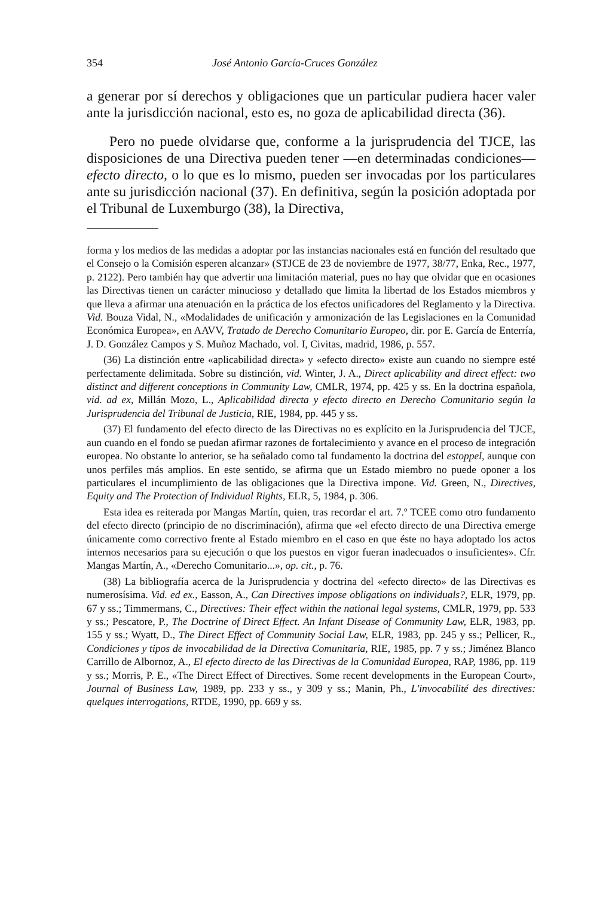354 José Antonio García-Cruces González
a generar por sí derechos y obligaciones que un particular pudiera hacer valer ante la jurisdicción nacional, esto es, no goza de aplicabilidad directa (36).
Pero no puede olvidarse que, conforme a la jurisprudencia del TJCE, las disposiciones de una Directiva pueden tener —en determinadas condiciones— efecto directo, o lo que es lo mismo, pueden ser invocadas por los particulares ante su jurisdicción nacional (37). En definitiva, según la posición adoptada por el Tribunal de Luxemburgo (38), la Directiva,
forma y los medios de las medidas a adoptar por las instancias nacionales está en función del resultado que el Consejo o la Comisión esperen alcanzar» (STJCE de 23 de noviembre de 1977, 38/77, Enka, Rec., 1977, p. 2122). Pero también hay que advertir una limitación material, pues no hay que olvidar que en ocasiones las Directivas tienen un carácter minucioso y detallado que limita la libertad de los Estados miembros y que lleva a afirmar una atenuación en la práctica de los efectos unificadores del Reglamento y la Directiva. Vid. Bouza Vidal, N., «Modalidades de unificación y armonización de las Legislaciones en la Comunidad Económica Europea», en AAVV, Tratado de Derecho Comunitario Europeo, dir. por E. García de Enterría, J. D. González Campos y S. Muñoz Machado, vol. I, Civitas, madrid, 1986, p. 557.
(36) La distinción entre «aplicabilidad directa» y «efecto directo» existe aun cuando no siempre esté perfectamente delimitada. Sobre su distinción, vid. Winter, J. A., Direct aplicability and direct effect: two distinct and different conceptions in Community Law, CMLR, 1974, pp. 425 y ss. En la doctrina española, vid. ad ex, Millán Mozo, L., Aplicabilidad directa y efecto directo en Derecho Comunitario según la Jurisprudencia del Tribunal de Justicia, RIE, 1984, pp. 445 y ss.
(37) El fundamento del efecto directo de las Directivas no es explícito en la Jurisprudencia del TJCE, aun cuando en el fondo se puedan afirmar razones de fortalecimiento y avance en el proceso de integración europea. No obstante lo anterior, se ha señalado como tal fundamento la doctrina del estoppel, aunque con unos perfiles más amplios. En este sentido, se afirma que un Estado miembro no puede oponer a los particulares el incumplimiento de las obligaciones que la Directiva impone. Vid. Green, N., Directives, Equity and The Protection of Individual Rights, ELR, 5, 1984, p. 306.
Esta idea es reiterada por Mangas Martín, quien, tras recordar el art. 7.º TCEE como otro fundamento del efecto directo (principio de no discriminación), afirma que «el efecto directo de una Directiva emerge únicamente como correctivo frente al Estado miembro en el caso en que éste no haya adoptado los actos internos necesarios para su ejecución o que los puestos en vigor fueran inadecuados o insuficientes». Cfr. Mangas Martín, A., «Derecho Comunitario...», op. cit., p. 76.
(38) La bibliografía acerca de la Jurisprudencia y doctrina del «efecto directo» de las Directivas es numerosísima. Vid. ed ex., Easson, A., Can Directives impose obligations on individuals?, ELR, 1979, pp. 67 y ss.; Timmermans, C., Directives: Their effect within the national legal systems, CMLR, 1979, pp. 533 y ss.; Pescatore, P., The Doctrine of Direct Effect. An Infant Disease of Community Law, ELR, 1983, pp. 155 y ss.; Wyatt, D., The Direct Effect of Community Social Law, ELR, 1983, pp. 245 y ss.; Pellicer, R., Condiciones y tipos de invocabilidad de la Directiva Comunitaria, RIE, 1985, pp. 7 y ss.; Jiménez Blanco Carrillo de Albornoz, A., El efecto directo de las Directivas de la Comunidad Europea, RAP, 1986, pp. 119 y ss.; Morris, P. E., «The Direct Effect of Directives. Some recent developments in the European Court», Journal of Business Law, 1989, pp. 233 y ss., y 309 y ss.; Manin, Ph., L'invocabilité des directives: quelques interrogations, RTDE, 1990, pp. 669 y ss.